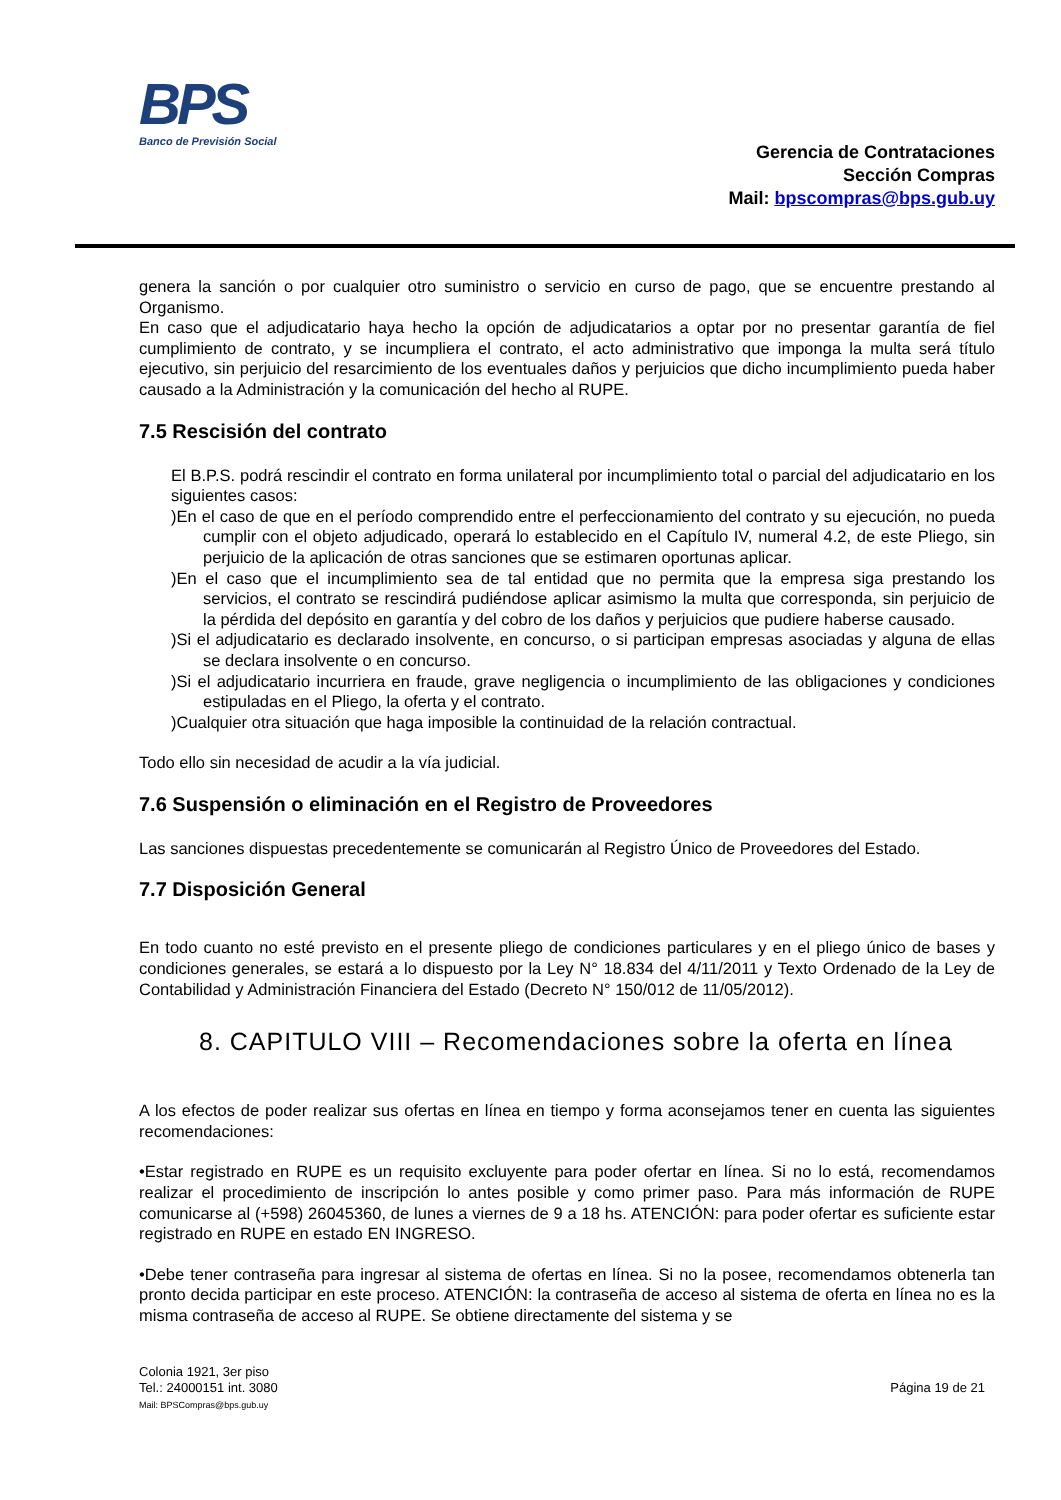BPS
Banco de Previsión Social
Gerencia de Contrataciones
Sección Compras
Mail: bpscompras@bps.gub.uy
genera la sanción o por cualquier otro suministro o servicio en curso de pago, que se encuentre prestando al Organismo.
En caso que el adjudicatario haya hecho la opción de adjudicatarios a optar por no presentar garantía de fiel cumplimiento de contrato, y se incumpliera el contrato, el acto administrativo que imponga la multa será título ejecutivo, sin perjuicio del resarcimiento de los eventuales daños y perjuicios que dicho incumplimiento pueda haber causado a la Administración y la comunicación del hecho al RUPE.
7.5 Rescisión del contrato
El B.P.S. podrá rescindir el contrato en forma unilateral por incumplimiento total o parcial del adjudicatario en los siguientes casos:
)En el caso de que en el período comprendido entre el perfeccionamiento del contrato y su ejecución, no pueda cumplir con el objeto adjudicado, operará lo establecido en el Capítulo IV, numeral 4.2, de este Pliego, sin perjuicio de la aplicación de otras sanciones que se estimaren oportunas aplicar.
)En el caso que el incumplimiento sea de tal entidad que no permita que la empresa siga prestando los servicios, el contrato se rescindirá pudiéndose aplicar asimismo la multa que corresponda, sin perjuicio de la pérdida del depósito en garantía y del cobro de los daños y perjuicios que pudiere haberse causado.
)Si el adjudicatario es declarado insolvente, en concurso, o si participan empresas asociadas y alguna de ellas se declara insolvente o en concurso.
)Si el adjudicatario incurriera en fraude, grave negligencia o incumplimiento de las obligaciones y condiciones estipuladas en el Pliego, la oferta y el contrato.
)Cualquier otra situación que haga imposible la continuidad de la relación contractual.
Todo ello sin necesidad de acudir a la vía judicial.
7.6 Suspensión o eliminación en el Registro de Proveedores
Las sanciones dispuestas precedentemente se comunicarán al Registro Único de Proveedores del Estado.
7.7 Disposición General
En todo cuanto no esté previsto en el presente pliego de condiciones particulares y en el pliego único de bases y condiciones generales, se estará a lo dispuesto por la Ley N° 18.834 del 4/11/2011 y Texto Ordenado de la Ley de Contabilidad y Administración Financiera del Estado (Decreto N° 150/012 de 11/05/2012).
8. CAPITULO VIII – Recomendaciones sobre la oferta en línea
A los efectos de poder realizar sus ofertas en línea en tiempo y forma aconsejamos tener en cuenta las siguientes recomendaciones:
•Estar registrado en RUPE es un requisito excluyente para poder ofertar en línea. Si no lo está, recomendamos realizar el procedimiento de inscripción lo antes posible y como primer paso. Para más información de RUPE comunicarse al (+598) 26045360, de lunes a viernes de 9 a 18 hs. ATENCIÓN: para poder ofertar es suficiente estar registrado en RUPE en estado EN INGRESO.
•Debe tener contraseña para ingresar al sistema de ofertas en línea. Si no la posee, recomendamos obtenerla tan pronto decida participar en este proceso. ATENCIÓN: la contraseña de acceso al sistema de oferta en línea no es la misma contraseña de acceso al RUPE. Se obtiene directamente del sistema y se
Colonia 1921, 3er piso
Tel.: 24000151 int. 3080
Mail: BPSCompras@bps.gub.uy
Página 19 de 21